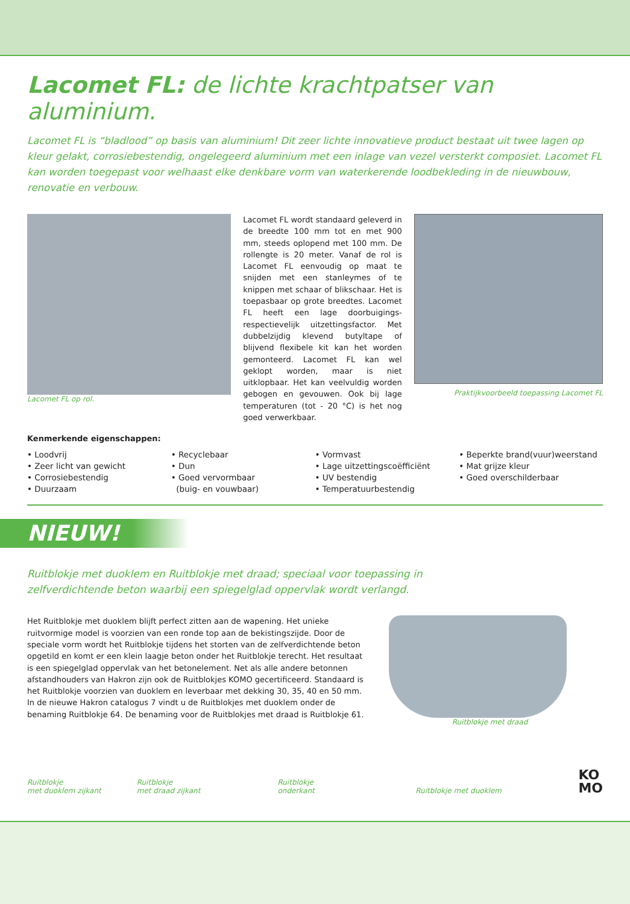Lacomet FL: de lichte krachtpatser van aluminium.
Lacomet FL is “bladlood” op basis van aluminium! Dit zeer lichte innovatieve product bestaat uit twee lagen op kleur gelakt, corrosiebestendig, ongelegeerd aluminium met een inlage van vezel versterkt composiet. Lacomet FL kan worden toegepast voor welhaast elke denkbare vorm van waterkerende loodbekleding in de nieuwbouw, renovatie en verbouw.
Lacomet FL op rol.
Lacomet FL wordt standaard geleverd in de breedte 100 mm tot en met 900 mm, steeds oplopend met 100 mm. De rollengte is 20 meter. Vanaf de rol is Lacomet FL eenvoudig op maat te snijden met een stanleymes of te knippen met schaar of blikschaar. Het is toepasbaar op grote breedtes. Lacomet FL heeft een lage doorbuigings- respectievelijk uitzettingsfactor. Met dubbelzijdig klevend butyltape of blijvend flexibele kit kan het worden gemonteerd. Lacomet FL kan wel geklopt worden, maar is niet uitklopbaar. Het kan veelvuldig worden gebogen en gevouwen. Ook bij lage temperaturen (tot - 20 °C) is het nog goed verwerkbaar.
Praktijkvoorbeeld toepassing Lacomet FL
Kenmerkende eigenschappen:
• Loodvrij
• Zeer licht van gewicht
• Corrosiebestendig
• Duurzaam
• Recyclebaar
• Dun
• Goed vervormbaar
(buig- en vouwbaar)
• Vormvast
• Lage uitzettingscoëfficiënt
• UV bestendig
• Temperatuurbestendig
• Beperkte brand(vuur)weerstand
• Mat grijze kleur
• Goed overschilderbaar
NIEUW!
Ruitblokje met duoklem en Ruitblokje met draad; speciaal voor toepassing in
zelfverdichtende beton waarbij een spiegelglad oppervlak wordt verlangd.
Het Ruitblokje met duoklem blijft perfect zitten aan de wapening. Het unieke ruitvormige model is voorzien van een ronde top aan de bekistingszijde. Door de speciale vorm wordt het Ruitblokje tijdens het storten van de zelfverdichtende beton opgetild en komt er een klein laagje beton onder het Ruitblokje terecht. Het resultaat is een spiegelglad oppervlak van het betonelement. Net als alle andere betonnen afstandhouders van Hakron zijn ook de Ruitblokjes KOMO gecertificeerd. Standaard is het Ruitblokje voorzien van duoklem en leverbaar met dekking 30, 35, 40 en 50 mm. In de nieuwe Hakron catalogus 7 vindt u de Ruitblokjes met duoklem onder de benaming Ruitblokje 64. De benaming voor de Ruitblokjes met draad is Ruitblokje 61.
Ruitblokje met draad
Ruitblokje
met duoklem zijkant
Ruitblokje
met draad zijkant
Ruitblokje
onderkant
Ruitblokje met duoklem
KO
MO